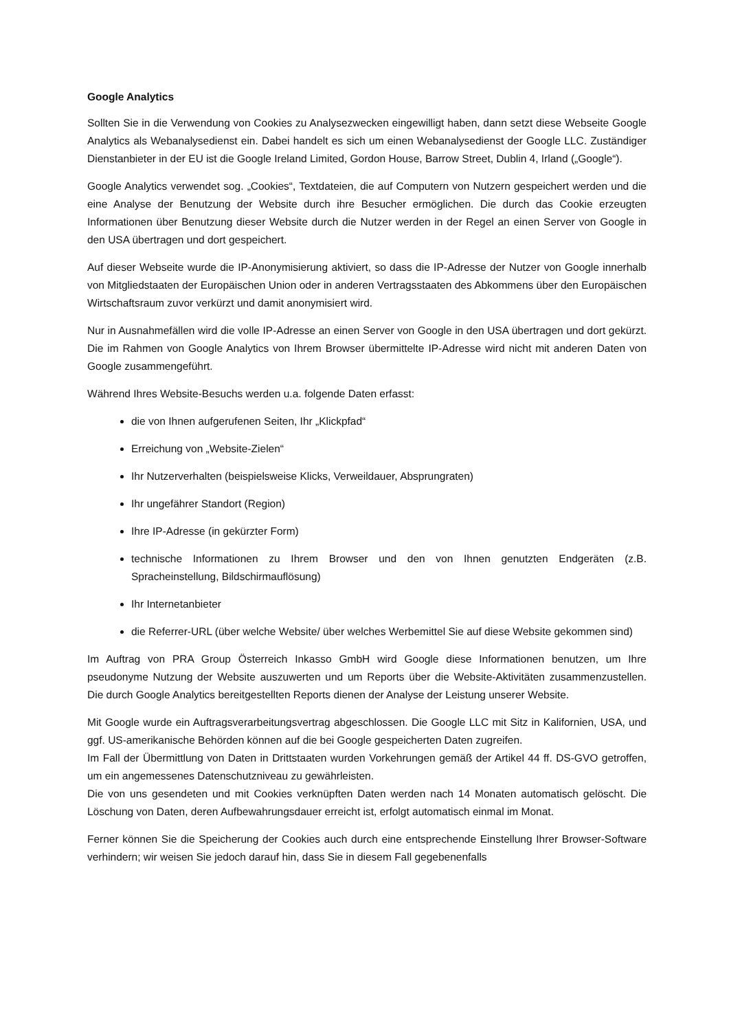Google Analytics
Sollten Sie in die Verwendung von Cookies zu Analysezwecken eingewilligt haben, dann setzt diese Webseite Google Analytics als Webanalysedienst ein. Dabei handelt es sich um einen Webanalysedienst der Google LLC. Zuständiger Dienstanbieter in der EU ist die Google Ireland Limited, Gordon House, Barrow Street, Dublin 4, Irland („Google“).
Google Analytics verwendet sog. „Cookies“, Textdateien, die auf Computern von Nutzern gespeichert werden und die eine Analyse der Benutzung der Website durch ihre Besucher ermöglichen. Die durch das Cookie erzeugten Informationen über Benutzung dieser Website durch die Nutzer werden in der Regel an einen Server von Google in den USA übertragen und dort gespeichert.
Auf dieser Webseite wurde die IP-Anonymisierung aktiviert, so dass die IP-Adresse der Nutzer von Google innerhalb von Mitgliedstaaten der Europäischen Union oder in anderen Vertragsstaaten des Abkommens über den Europäischen Wirtschaftsraum zuvor verkürzt und damit anonymisiert wird.
Nur in Ausnahmefällen wird die volle IP-Adresse an einen Server von Google in den USA übertragen und dort gekürzt. Die im Rahmen von Google Analytics von Ihrem Browser übermittelte IP-Adresse wird nicht mit anderen Daten von Google zusammengeführt.
Während Ihres Website-Besuchs werden u.a. folgende Daten erfasst:
die von Ihnen aufgerufenen Seiten, Ihr „Klickpfad“
Erreichung von „Website-Zielen“
Ihr Nutzerverhalten (beispielsweise Klicks, Verweildauer, Absprungraten)
Ihr ungefährer Standort (Region)
Ihre IP-Adresse (in gekürzter Form)
technische Informationen zu Ihrem Browser und den von Ihnen genutzten Endgeräten (z.B. Spracheinstellung, Bildschirmauflösung)
Ihr Internetanbieter
die Referrer-URL (über welche Website/ über welches Werbemittel Sie auf diese Website gekommen sind)
Im Auftrag von PRA Group Österreich Inkasso GmbH wird Google diese Informationen benutzen, um Ihre pseudonyme Nutzung der Website auszuwerten und um Reports über die Website-Aktivitäten zusammenzustellen. Die durch Google Analytics bereitgestellten Reports dienen der Analyse der Leistung unserer Website.
Mit Google wurde ein Auftragsverarbeitungsvertrag abgeschlossen. Die Google LLC mit Sitz in Kalifornien, USA, und ggf. US-amerikanische Behörden können auf die bei Google gespeicherten Daten zugreifen.
Im Fall der Übermittlung von Daten in Drittstaaten wurden Vorkehrungen gemäß der Artikel 44 ff. DS-GVO getroffen, um ein angemessenes Datenschutzniveau zu gewährleisten.
Die von uns gesendeten und mit Cookies verknüpften Daten werden nach 14 Monaten automatisch gelöscht. Die Löschung von Daten, deren Aufbewahrungsdauer erreicht ist, erfolgt automatisch einmal im Monat.
Ferner können Sie die Speicherung der Cookies auch durch eine entsprechende Einstellung Ihrer Browser-Software verhindern; wir weisen Sie jedoch darauf hin, dass Sie in diesem Fall gegebenenfalls